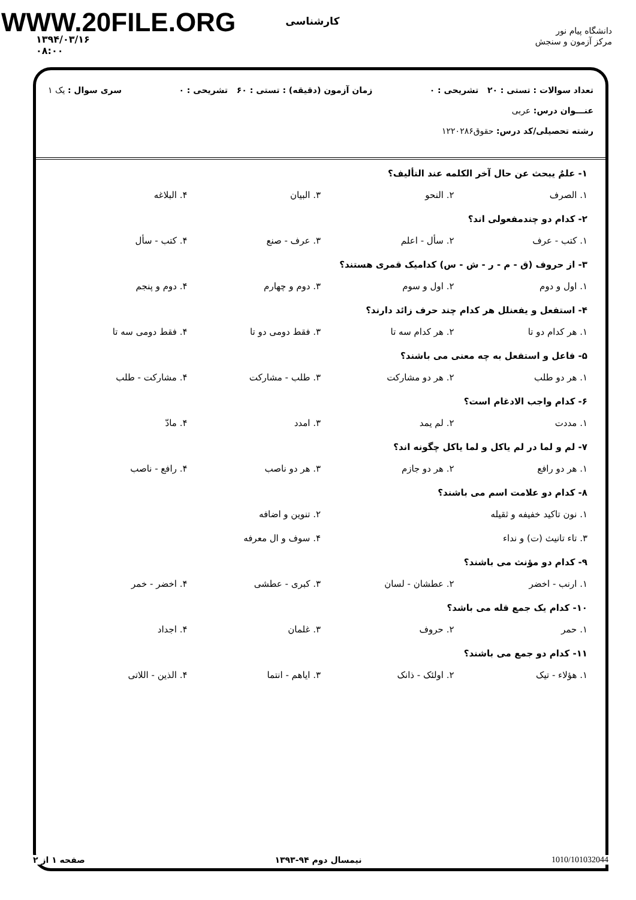WWW.20FILE.ORG
دانشگاه پیام نور
مرکز آزمون و سنجش
کارشناسی
۱۳۹۴/۰۳/۱۶
۰۸:۰۰
تعداد سوالات : تستی : ۲۰ تشریحی : ۰ زمان آزمون (دقیقه) : تستی : ۶۰ تشریحی : ۰ سری سوال : یک ۱
عنـــوان درس: عربی
رشته تحصیلی/کد درس: حقوق۱۲۲۰۲۸۶
۱- علمٌ یبحث عن حال آخر الکلمه عند التألیف؟
۱. الصرف ۲. النحو ۳. البیان ۴. البلاغه
۲- کدام دو چندمفعولی اند؟
۱. کتب - عرف ۲. سأل - اعلم ۳. عرف - صنع ۴. کتب - سأل
۳- از حروف (ق - م - ر - ش - س) کدامیک قمری هستند؟
۱. اول و دوم ۲. اول و سوم ۳. دوم و چهارم ۴. دوم و پنجم
۴- استفعل و یفعنلل هر کدام چند حرف زائد دارند؟
۱. هر کدام دو تا ۲. هر کدام سه تا ۳. فقط دومی دو تا ۴. فقط دومی سه تا
۵- فاعل و استفعل به چه معنی می باشند؟
۱. هر دو طلب ۲. هر دو مشارکت ۳. طلب - مشارکت ۴. مشارکت - طلب
۶- کدام واجب الادغام است؟
۱. مددت ۲. لم یمد ۳. امدد ۴. مادّ
۷- لم و لما در لم یاکل و لما یاکل چگونه اند؟
۱. هر دو رافع ۲. هر دو جازم ۳. هر دو ناصب ۴. رافع - ناصب
۸- کدام دو علامت اسم می باشند؟
۱. نون تاکید خفیفه و ثقیله ۲. تنوین و اضافه
۳. تاء تانیث (ت) و نداء ۴. سوف و ال معرفه
۹- کدام دو مؤنث می باشند؟
۱. ارنب - اخضر ۲. عطشان - لسان ۳. کبری - عطشی ۴. اخضر - خمر
۱۰- کدام یک جمع قله می باشد؟
۱. حمر ۲. حروف ۳. غلمان ۴. اجداد
۱۱- کدام دو جمع می باشند؟
۱. هؤلاء - تیک ۲. اولئک - ذانک ۳. ایاهم - انتما ۴. الذین - اللاتی
صفحه ۱ از ۲ نیمسال دوم ۹۴-۱۳۹۳ 1010/101032044